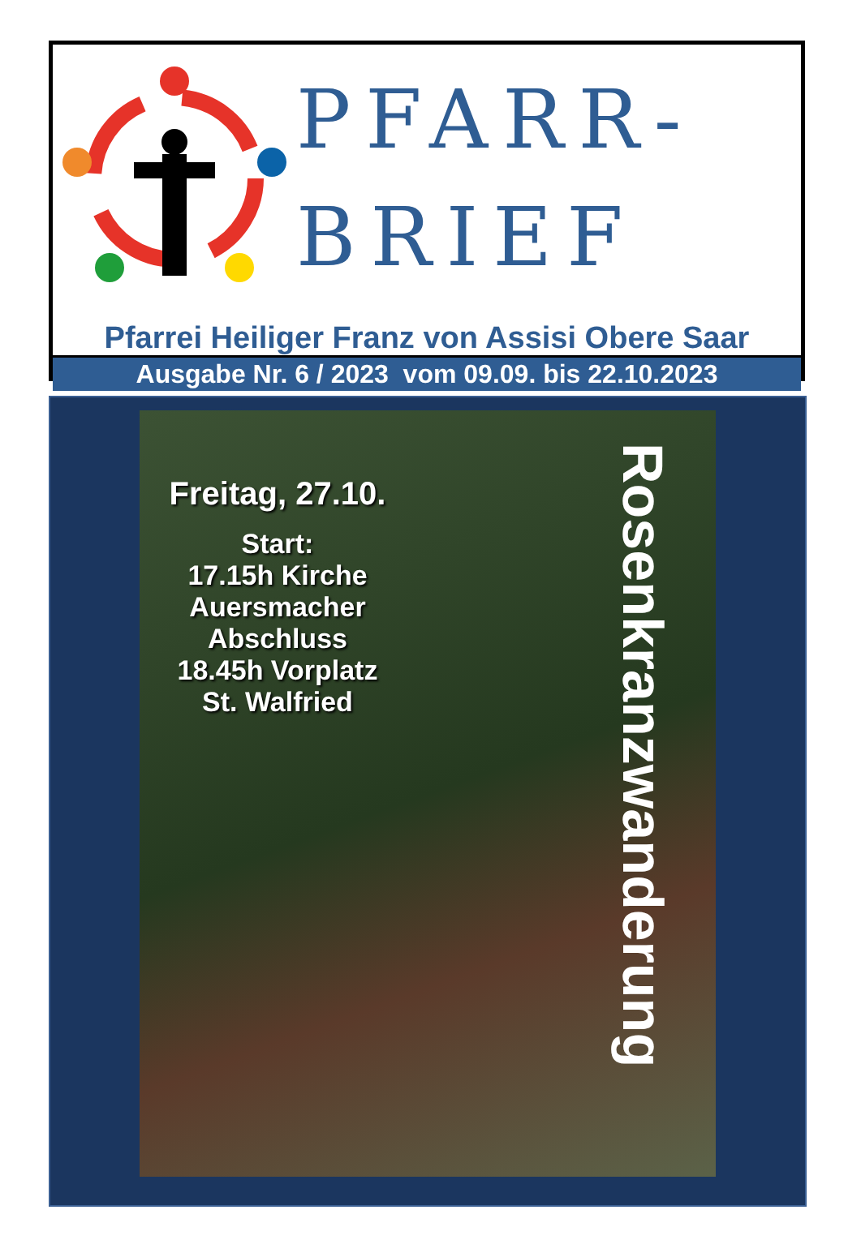PFARR-
BRIEF
Pfarrei Heiliger Franz von Assisi Obere Saar
Ausgabe Nr. 6 / 2023 vom 09.09. bis 22.10.2023
Freitag, 27.10.
Start:
17.15h Kirche
Auersmacher
Abschluss
18.45h Vorplatz
St. Walfried
Rosenkranzwanderung